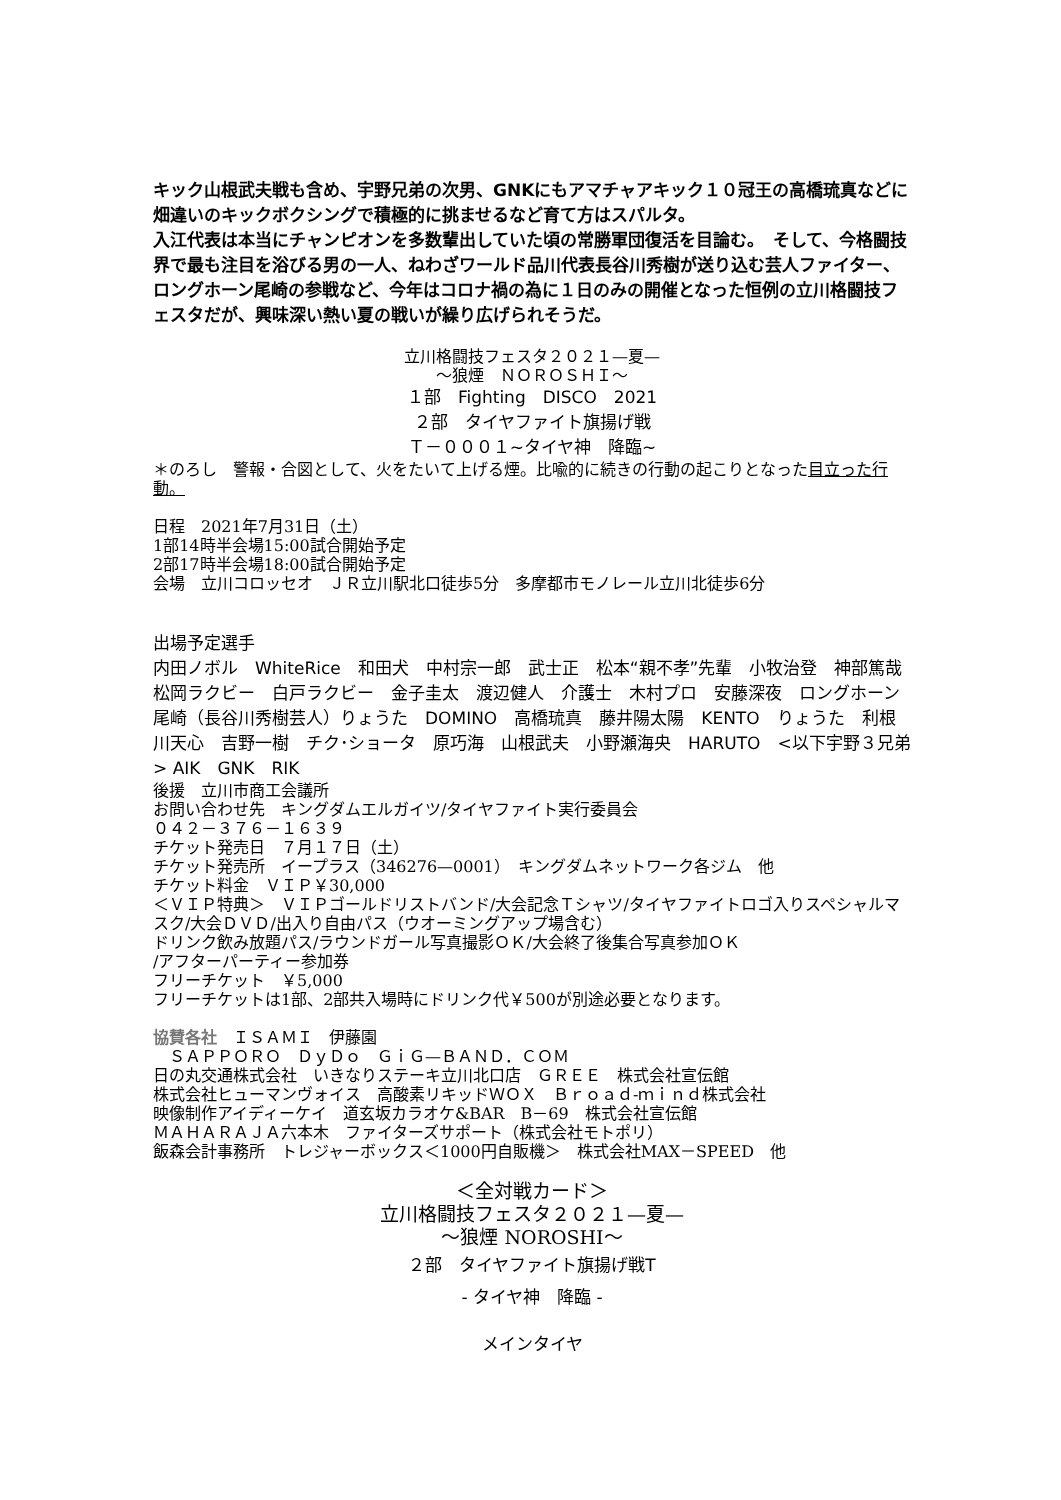キック山根武夫戦も含め、宇野兄弟の次男、GNKにもアマチャアキック１０冠王の高橋琉真などに畑違いのキックボクシングで積極的に挑ませるなど育て方はスパルタ。
入江代表は本当にチャンピオンを多数輩出していた頃の常勝軍団復活を目論む。　そして、今格闘技界で最も注目を浴びる男の一人、ねわざワールド品川代表長谷川秀樹が送り込む芸人ファイター、ロングホーン尾崎の参戦など、今年はコロナ禍の為に１日のみの開催となった恒例の立川格闘技フェスタだが、興味深い熱い夏の戦いが繰り広げられそうだ。
立川格闘技フェスタ２０２１—夏—
～狼煙　ＮＯＲＯＳＨＩ～
１部　Fighting　DISCO　2021
２部　タイヤファイト旗揚げ戦
Ｔ－０００１~タイヤ神　降臨~
＊のろし　警報・合図として、火をたいて上げる煙。比喩的に続きの行動の起こりとなった目立った行動。
日程　2021年7月31日（土）
1部14時半会場15:00試合開始予定
2部17時半会場18:00試合開始予定
会場　立川コロッセオ　ＪＲ立川駅北口徒歩5分　多摩都市モノレール立川北徒歩6分
出場予定選手
内田ノボル　WhiteRice　和田犬　中村宗一郎　武士正　松本“親不孝”先輩　小牧治登　神部篤哉　松岡ラクビー　白戸ラクビー　金子圭太　渡辺健人　介護士　木村プロ　安藤深夜　ロングホーン尾崎（長谷川秀樹芸人）りょうた　DOMINO　高橋琉真　藤井陽太陽　KENTO　りょうた　利根川天心　吉野一樹　チク･ショータ　原巧海　山根武夫　小野瀬海央　HARUTO　<以下宇野３兄弟> AIK　GNK　RIK
後援　立川市商工会議所
お問い合わせ先　キングダムエルガイツ/タイヤファイト実行委員会
０４２－３７６－１６３９
チケット発売日　７月１７日（土）
チケット発売所　イープラス（346276—0001）　キングダムネットワーク各ジム　他
チケット料金　ＶＩＰ￥30,000
＜ＶＩＰ特典＞　ＶＩＰゴールドリストバンド/大会記念Ｔシャツ/タイヤファイトロゴ入りスペシャルマスク/大会ＤＶＤ/出入り自由パス（ウオーミングアップ場含む）
ドリンク飲み放題パス/ラウンドガール写真撮影ＯＫ/大会終了後集合写真参加ＯＫ
/アフターパーティー参加券
フリーチケット　￥5,000
フリーチケットは1部、2部共入場時にドリンク代￥500が別途必要となります。
協賛各社　ＩＳＡＭＩ　伊藤園
　ＳＡＰＰＯＲＯ　ＤｙＤｏ　ＧｉＧ—ＢＡＮＤ．ＣＯＭ
日の丸交通株式会社　いきなりステーキ立川北口店　ＧＲＥＥ　株式会社宣伝館
株式会社ヒューマンヴォイス　高酸素リキッドＷＯＸ　Ｂｒｏａｄ-ｍｉｎｄ株式会社
映像制作アイディーケイ　道玄坂カラオケ&BAR　B－69　株式会社宣伝館
ＭＡＨＡＲＡＪＡ六本木　ファイターズサポート（株式会社モトポリ）
飯森会計事務所　トレジャーボックス＜1000円自販機＞　株式会社MAX－SPEED　他
＜全対戦カード＞
立川格闘技フェスタ２０２１—夏—
～狼煙 NOROSHI～
２部　タイヤファイト旗揚げ戦T
- タイヤ神　降臨 -
メインタイヤ